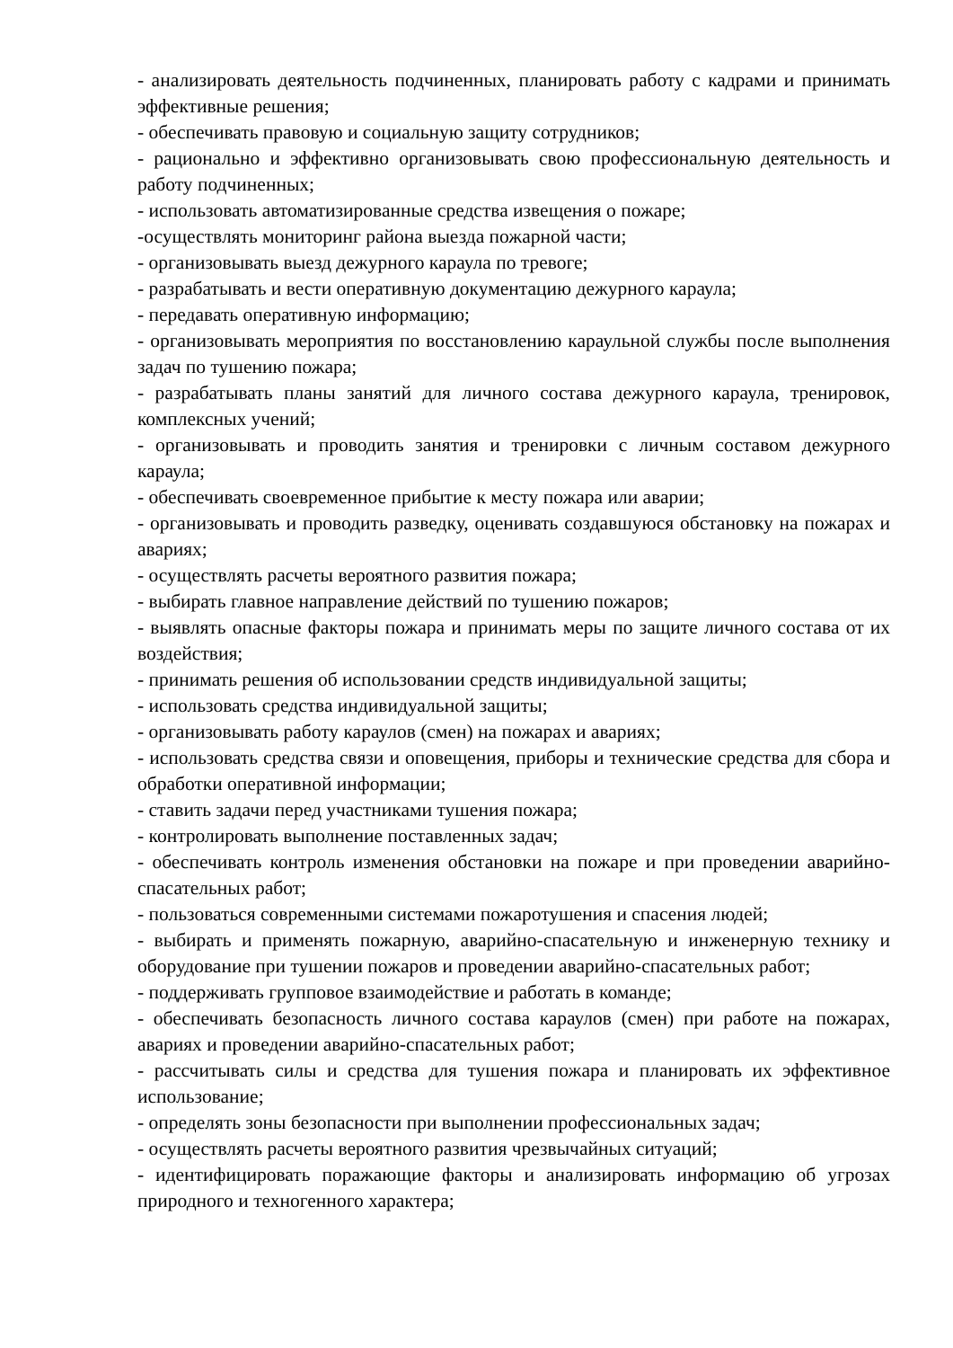- анализировать деятельность подчиненных, планировать работу с кадрами и принимать эффективные решения;
- обеспечивать правовую и социальную защиту сотрудников;
- рационально и эффективно организовывать свою профессиональную деятельность и работу подчиненных;
- использовать автоматизированные средства извещения о пожаре;
-осуществлять мониторинг района выезда пожарной части;
- организовывать выезд дежурного караула по тревоге;
- разрабатывать и вести оперативную документацию дежурного караула;
- передавать оперативную информацию;
- организовывать мероприятия по восстановлению караульной службы после выполнения задач по тушению пожара;
- разрабатывать планы занятий для личного состава дежурного караула, тренировок, комплексных учений;
- организовывать и проводить занятия и тренировки с личным составом дежурного караула;
- обеспечивать своевременное прибытие к месту пожара или аварии;
- организовывать и проводить разведку, оценивать создавшуюся обстановку на пожарах и авариях;
- осуществлять расчеты вероятного развития пожара;
- выбирать главное направление действий по тушению пожаров;
- выявлять опасные факторы пожара и принимать меры по защите личного состава от их воздействия;
- принимать решения об использовании средств индивидуальной защиты;
- использовать средства индивидуальной защиты;
- организовывать работу караулов (смен) на пожарах и авариях;
- использовать средства связи и оповещения, приборы и технические средства для сбора и обработки оперативной информации;
- ставить задачи перед участниками тушения пожара;
- контролировать выполнение поставленных задач;
- обеспечивать контроль изменения обстановки на пожаре и при проведении аварийно-спасательных работ;
- пользоваться современными системами пожаротушения и спасения людей;
- выбирать и применять пожарную, аварийно-спасательную и инженерную технику и оборудование при тушении пожаров и проведении аварийно-спасательных работ;
- поддерживать групповое взаимодействие и работать в команде;
- обеспечивать безопасность личного состава караулов (смен) при работе на пожарах, авариях и проведении аварийно-спасательных работ;
- рассчитывать силы и средства для тушения пожара и планировать их эффективное использование;
- определять зоны безопасности при выполнении профессиональных задач;
- осуществлять расчеты вероятного развития чрезвычайных ситуаций;
- идентифицировать поражающие факторы и анализировать информацию об угрозах природного и техногенного характера;